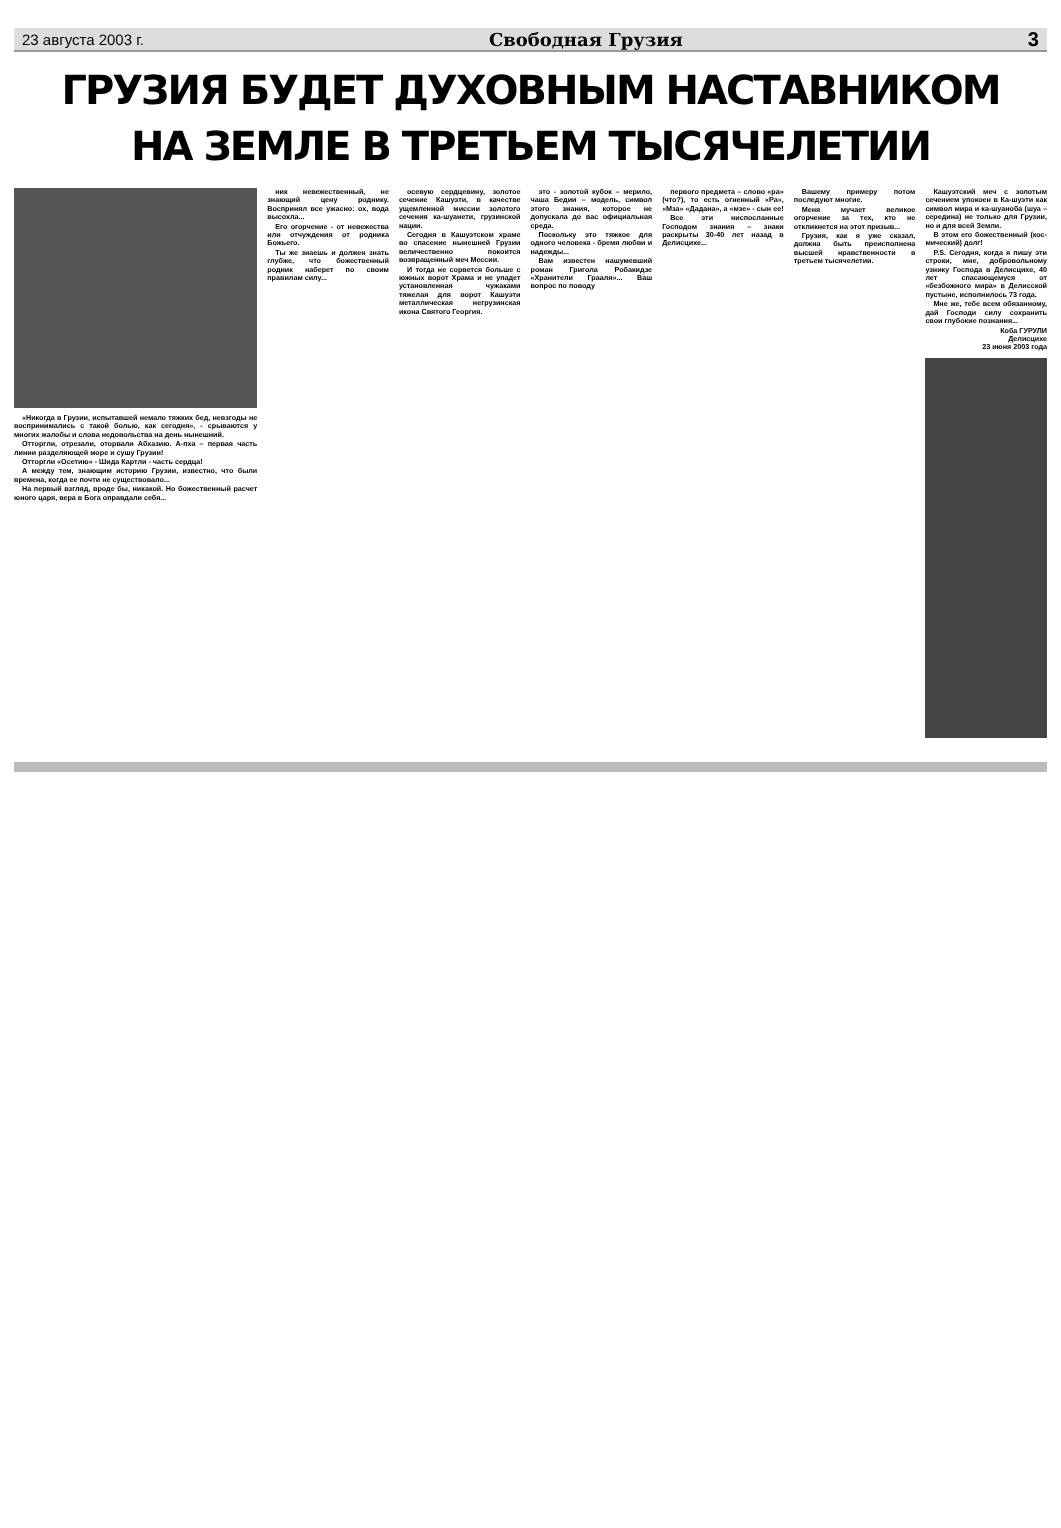23 августа 2003 г. Свободная Грузия 3
ГРУЗИЯ БУДЕТ ДУХОВНЫМ НАСТАВНИКОМ
НА ЗЕМЛЕ В ТРЕТЬЕМ ТЫСЯЧЕЛЕТИИ
«Никогда в Грузии, испытавшей немало тяжких бед, невзгоды не воспринимались с такой болью, как сегодня», - срываются у многих жалобы и слова недовольства на день нынешний.
Отторгли, отрезали, оторвали Абхазию. А-пха – первая часть линии разделяющей море и сушу Грузии!
Отторгли «Осетию» - Шида Картли - часть сердца!
А между тем, знающим историю Грузии, известно, что были времена, когда ее почти не существовало...
На первый взгляд, вроде бы, никакой. Но божественный расчет юного царя, вера в Бога оправдали себя...
ник невежественный, не знающий цену роднику. Воспринял все ужасно: ох, вода высохла...
Его огорчение - от невежества или отчуждения от родника Божьего.
Ты же знаешь и должен знать глубже, что божественный родник наберет по своим правилам силу...
осевую сердцевину, золотое сечение Кашуэти, в качестве ущемленной миссии золотого сечения ка-шуанети, грузинской нации.
Сегодня в Кашуэтском храме во спасение нынешней Грузии величественно покоится возвращенный меч Мессии.
И тогда не сорвется больше с южных ворот Храма и не упадет установленная чужаками тяжелая для ворот Кашуэти металлическая негрузинская икона Святого Георгия.
это - золотой кубок – мерило, чаша Бедии – модель, символ этого знания, которое не допускала до вас официальная среда.
Поскольку это тяжкое для одного человека - бремя любви и надежды...
Вам известен нашумевший роман Григола Робакидзе «Хранители Грааля»... Ваш вопрос по поводу
первого предмета – слово «ра» (что?), то есть огненный «Ра», «Мза» «Дадана», а «мзе» - сын ее!
Все эти ниспосланные Господом знания – знаки раскрыты 30-40 лет назад в Делисцихе...
Вашему примеру потом последуют многие.
Меня мучает великое огорчение за тех, кто не откликнется на этот призыв...
Грузия, как я уже сказал, должна быть преисполнена высшей нравственности в третьем тысячелетии.
Кашуэтский меч с золотым сечением упокоен в Ка-шуэти как символ мира и ка-шуаноба (шуа – середина) не только для Грузии, но и для всей Земли.
В этом его божественный (кос-мический) долг!
P.S. Сегодня, когда я пишу эти строки, мне, добровольному узнику Господа в Делисцихе, 40 лет спасающемуся от «безбожного мира» в Делисской пустыне, исполнилось 73 года.
Мне же, тебе всем обязанному, дай Господи силу сохранить свои глубокие познания...
Коба ГУРУЛИ
Делисцихе
23 июня 2003 года